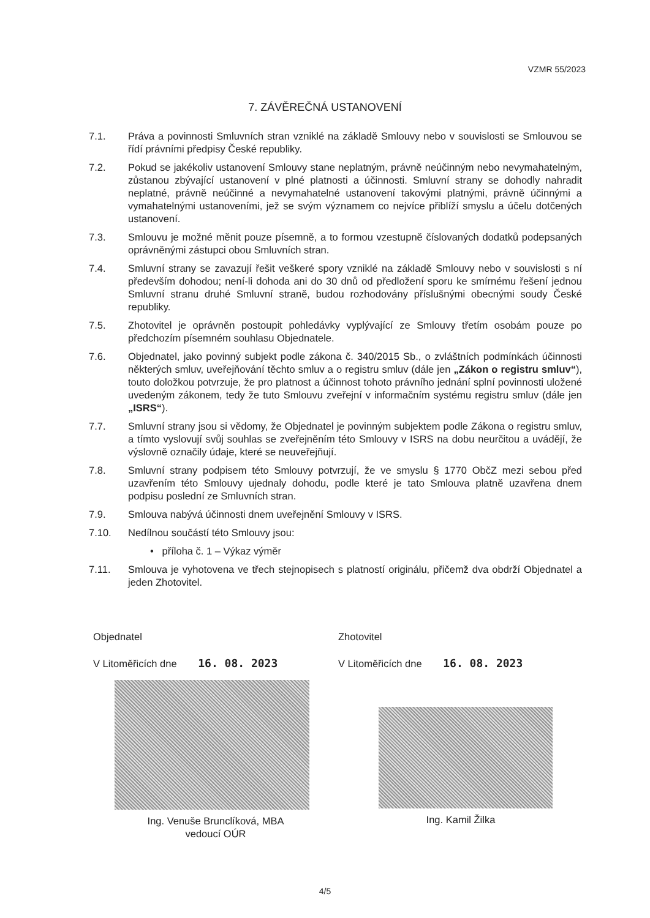VZMR 55/2023
7. ZÁVĚREČNÁ USTANOVENÍ
7.1. Práva a povinnosti Smluvních stran vzniklé na základě Smlouvy nebo v souvislosti se Smlouvou se řídí právními předpisy České republiky.
7.2. Pokud se jakékoliv ustanovení Smlouvy stane neplatným, právně neúčinným nebo nevymahatelným, zůstanou zbývající ustanovení v plné platnosti a účinnosti. Smluvní strany se dohodly nahradit neplatné, právně neúčinné a nevymahatelné ustanovení takovými platnými, právně účinnými a vymahatelnými ustanoveními, jež se svým významem co nejvíce přiblíží smyslu a účelu dotčených ustanovení.
7.3. Smlouvu je možné měnit pouze písemně, a to formou vzestupně číslovaných dodatků podepsaných oprávněnými zástupci obou Smluvních stran.
7.4. Smluvní strany se zavazují řešit veškeré spory vzniklé na základě Smlouvy nebo v souvislosti s ní především dohodou; není-li dohoda ani do 30 dnů od předložení sporu ke smírnému řešení jednou Smluvní stranu druhé Smluvní straně, budou rozhodovány příslušnými obecnými soudy České republiky.
7.5. Zhotovitel je oprávněn postoupit pohledávky vyplývající ze Smlouvy třetím osobám pouze po předchozím písemném souhlasu Objednatele.
7.6. Objednatel, jako povinný subjekt podle zákona č. 340/2015 Sb., o zvláštních podmínkách účinnosti některých smluv, uveřejňování těchto smluv a o registru smluv (dále jen „Zákon o registru smluv“), touto doložkou potvrzuje, že pro platnost a účinnost tohoto právního jednání splní povinnosti uložené uvedeným zákonem, tedy že tuto Smlouvu zveřejní v informačním systému registru smluv (dále jen „ISRS“).
7.7. Smluvní strany jsou si vědomy, že Objednatel je povinným subjektem podle Zákona o registru smluv, a tímto vyslovují svůj souhlas se zveřejněním této Smlouvy v ISRS na dobu neurčitou a uvádějí, že výslovně označily údaje, které se neuveřejňují.
7.8. Smluvní strany podpisem této Smlouvy potvrzují, že ve smyslu § 1770 ObčZ mezi sebou před uzavřením této Smlouvy ujednaly dohodu, podle které je tato Smlouva platně uzavřena dnem podpisu poslední ze Smluvních stran.
7.9. Smlouva nabývá účinnosti dnem uveřejnění Smlouvy v ISRS.
7.10. Nedílnou součástí této Smlouvy jsou:
• příloha č. 1 – Výkaz výměr
7.11. Smlouva je vyhotovena ve třech stejnopisech s platností originálu, přičemž dva obdrží Objednatel a jeden Zhotovitel.
Objednatel
V Litoměřicích dne 16. 08. 2023
Ing. Venuše Brunclíková, MBA
vedoucí OÚR
Zhotovitel
V Litoměřicích dne 16. 08. 2023
Ing. Kamil Žilka
4/5